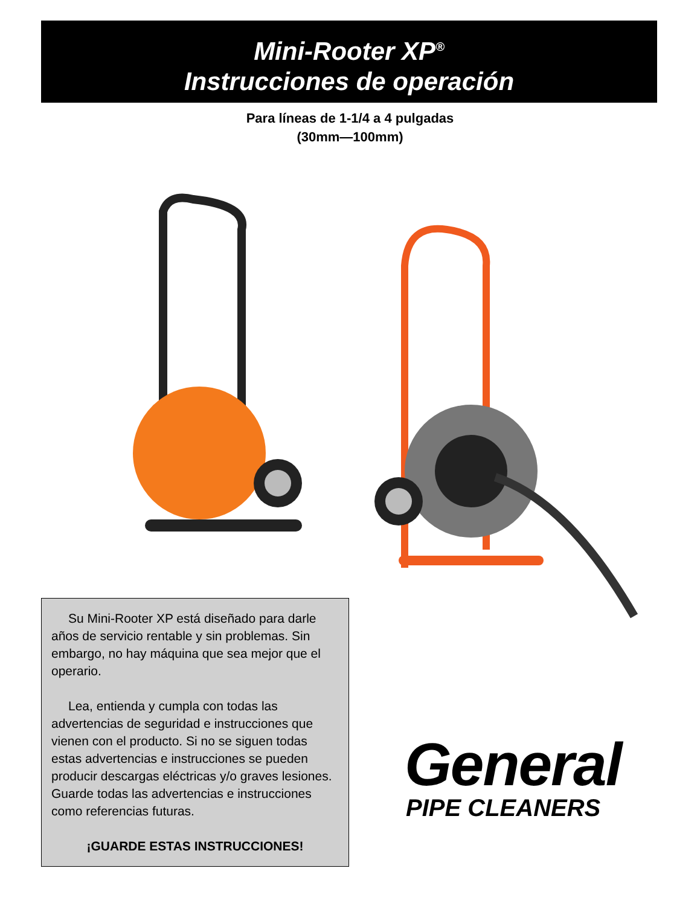Mini-Rooter XP<sup>®</sup>
Instrucciones de operación
Para líneas de 1-1/4 a 4 pulgadas
(30mm—100mm)
Su Mini-Rooter XP está diseñado para darle años de servicio rentable y sin problemas. Sin embargo, no hay máquina que sea mejor que el operario.
Lea, entienda y cumpla con todas las advertencias de seguridad e instrucciones que vienen con el producto. Si no se siguen todas estas advertencias e instrucciones se pueden producir descargas eléctricas y/o graves lesiones. Guarde todas las advertencias e instrucciones como referencias futuras.
¡GUARDE ESTAS INSTRUCCIONES!
General
PIPE CLEANERS